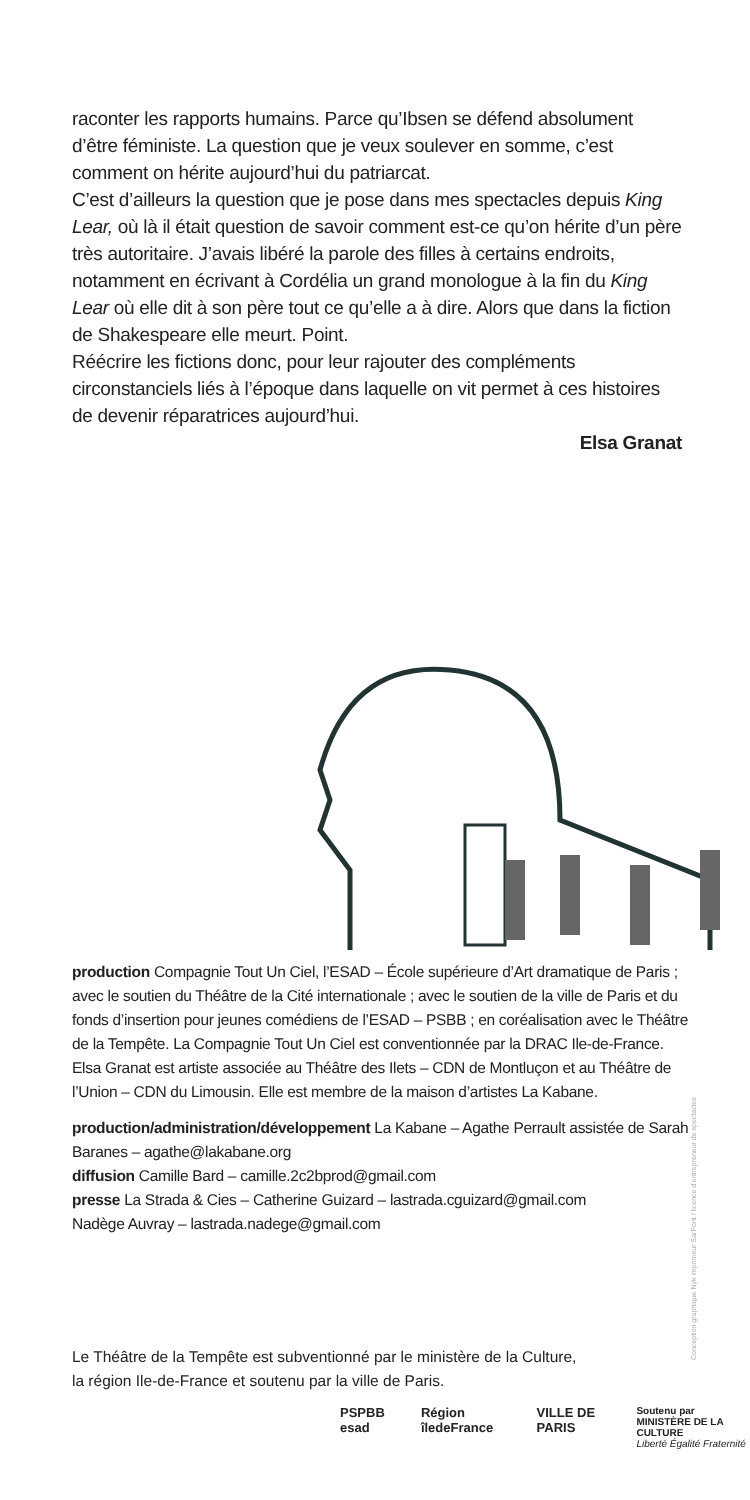raconter les rapports humains. Parce qu’Ibsen se défend absolument d’être féministe. La question que je veux soulever en somme, c’est comment on hérite aujourd’hui du patriarcat.
C’est d’ailleurs la question que je pose dans mes spectacles depuis King Lear, où là il était question de savoir comment est-ce qu’on hérite d’un père très autoritaire. J’avais libéré la parole des filles à certains endroits, notamment en écrivant à Cordélia un grand monologue à la fin du King Lear où elle dit à son père tout ce qu’elle a à dire. Alors que dans la fiction de Shakespeare elle meurt. Point.
Réécrire les fictions donc, pour leur rajouter des compléments circonstanciels liés à l’époque dans laquelle on vit permet à ces histoires de devenir réparatrices aujourd’hui.
Elsa Granat
production Compagnie Tout Un Ciel, l’ESAD – École supérieure d’Art dramatique de Paris ; avec le soutien du Théâtre de la Cité internationale ; avec le soutien de la ville de Paris et du fonds d’insertion pour jeunes comédiens de l’ESAD – PSBB ; en coréalisation avec le Théâtre de la Tempête. La Compagnie Tout Un Ciel est conventionnée par la DRAC Ile-de-France. Elsa Granat est artiste associée au Théâtre des Ilets – CDN de Montluçon et au Théâtre de l’Union – CDN du Limousin. Elle est membre de la maison d’artistes La Kabane.
production/administration/développement La Kabane – Agathe Perrault assistée de Sarah Baranes – agathe@lakabane.org
diffusion Camille Bard – camille.2c2bprod@gmail.com
presse La Strada & Cies – Catherine Guizard – lastrada.cguizard@gmail.com
Nadège Auvray – lastrada.nadege@gmail.com
Conception graphique Nyk imprimeur SarPont / licence d’entrepreneur de spectacles
Le Théâtre de la Tempête est subventionné par le ministère de la Culture,
la région Ile-de-France et soutenu par la ville de Paris.
PSPBB esad Région îledeFrance VILLE DE PARIS Soutenu par
MINISTÈRE DE LA CULTURE
Liberté Égalité Fraternité